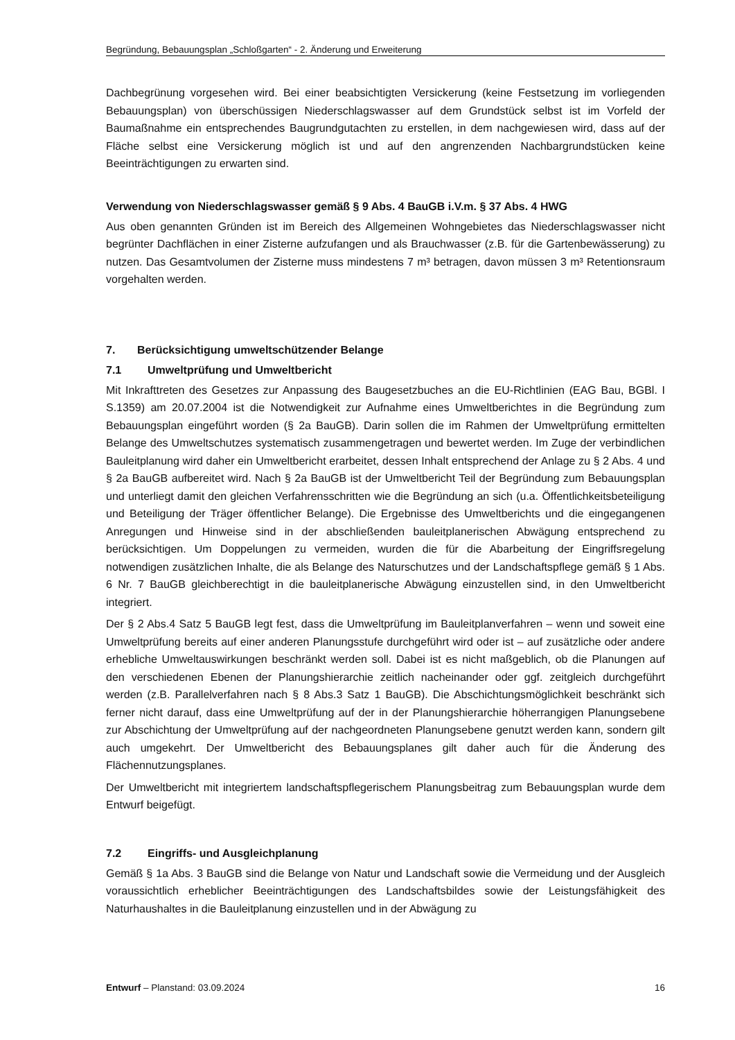Begründung, Bebauungsplan „Schloßgarten“ - 2. Änderung und Erweiterung
Dachbegrünung vorgesehen wird. Bei einer beabsichtigten Versickerung (keine Festsetzung im vorliegenden Bebauungsplan) von überschüssigen Niederschlagswasser auf dem Grundstück selbst ist im Vorfeld der Baumaßnahme ein entsprechendes Baugrundgutachten zu erstellen, in dem nachgewiesen wird, dass auf der Fläche selbst eine Versickerung möglich ist und auf den angrenzenden Nachbargrundstücken keine Beeinträchtigungen zu erwarten sind.
Verwendung von Niederschlagswasser gemäß § 9 Abs. 4 BauGB i.V.m. § 37 Abs. 4 HWG
Aus oben genannten Gründen ist im Bereich des Allgemeinen Wohngebietes das Niederschlagswasser nicht begrünter Dachflächen in einer Zisterne aufzufangen und als Brauchwasser (z.B. für die Gartenbewässerung) zu nutzen. Das Gesamtvolumen der Zisterne muss mindestens 7 m³ betragen, davon müssen 3 m³ Retentionsraum vorgehalten werden.
7. Berücksichtigung umweltschützender Belange
7.1 Umweltprüfung und Umweltbericht
Mit Inkrafttreten des Gesetzes zur Anpassung des Baugesetzbuches an die EU-Richtlinien (EAG Bau, BGBl. I S.1359) am 20.07.2004 ist die Notwendigkeit zur Aufnahme eines Umweltberichtes in die Begründung zum Bebauungsplan eingeführt worden (§ 2a BauGB). Darin sollen die im Rahmen der Umweltprüfung ermittelten Belange des Umweltschutzes systematisch zusammengetragen und bewertet werden. Im Zuge der verbindlichen Bauleitplanung wird daher ein Umweltbericht erarbeitet, dessen Inhalt entsprechend der Anlage zu § 2 Abs. 4 und § 2a BauGB aufbereitet wird. Nach § 2a BauGB ist der Umweltbericht Teil der Begründung zum Bebauungsplan und unterliegt damit den gleichen Verfahrensschritten wie die Begründung an sich (u.a. Öffentlichkeitsbeteiligung und Beteiligung der Träger öffentlicher Belange). Die Ergebnisse des Umweltberichts und die eingegangenen Anregungen und Hinweise sind in der abschließenden bauleitplanerischen Abwägung entsprechend zu berücksichtigen. Um Doppelungen zu vermeiden, wurden die für die Abarbeitung der Eingriffsregelung notwendigen zusätzlichen Inhalte, die als Belange des Naturschutzes und der Landschaftspflege gemäß § 1 Abs. 6 Nr. 7 BauGB gleichberechtigt in die bauleitplanerische Abwägung einzustellen sind, in den Umweltbericht integriert.
Der § 2 Abs.4 Satz 5 BauGB legt fest, dass die Umweltprüfung im Bauleitplanverfahren – wenn und soweit eine Umweltprüfung bereits auf einer anderen Planungsstufe durchgeführt wird oder ist – auf zusätzliche oder andere erhebliche Umweltauswirkungen beschränkt werden soll. Dabei ist es nicht maßgeblich, ob die Planungen auf den verschiedenen Ebenen der Planungshierarchie zeitlich nacheinander oder ggf. zeitgleich durchgeführt werden (z.B. Parallelverfahren nach § 8 Abs.3 Satz 1 BauGB). Die Abschichtungsmöglichkeit beschränkt sich ferner nicht darauf, dass eine Umweltprüfung auf der in der Planungshierarchie höherrangigen Planungsebene zur Abschichtung der Umweltprüfung auf der nachgeordneten Planungsebene genutzt werden kann, sondern gilt auch umgekehrt. Der Umweltbericht des Bebauungsplanes gilt daher auch für die Änderung des Flächennutzungsplanes.
Der Umweltbericht mit integriertem landschaftspflegerischem Planungsbeitrag zum Bebauungsplan wurde dem Entwurf beigefügt.
7.2 Eingriffs- und Ausgleichplanung
Gemäß § 1a Abs. 3 BauGB sind die Belange von Natur und Landschaft sowie die Vermeidung und der Ausgleich voraussichtlich erheblicher Beeinträchtigungen des Landschaftsbildes sowie der Leistungsfähigkeit des Naturhaushaltes in die Bauleitplanung einzustellen und in der Abwägung zu
Entwurf – Planstand: 03.09.2024 16